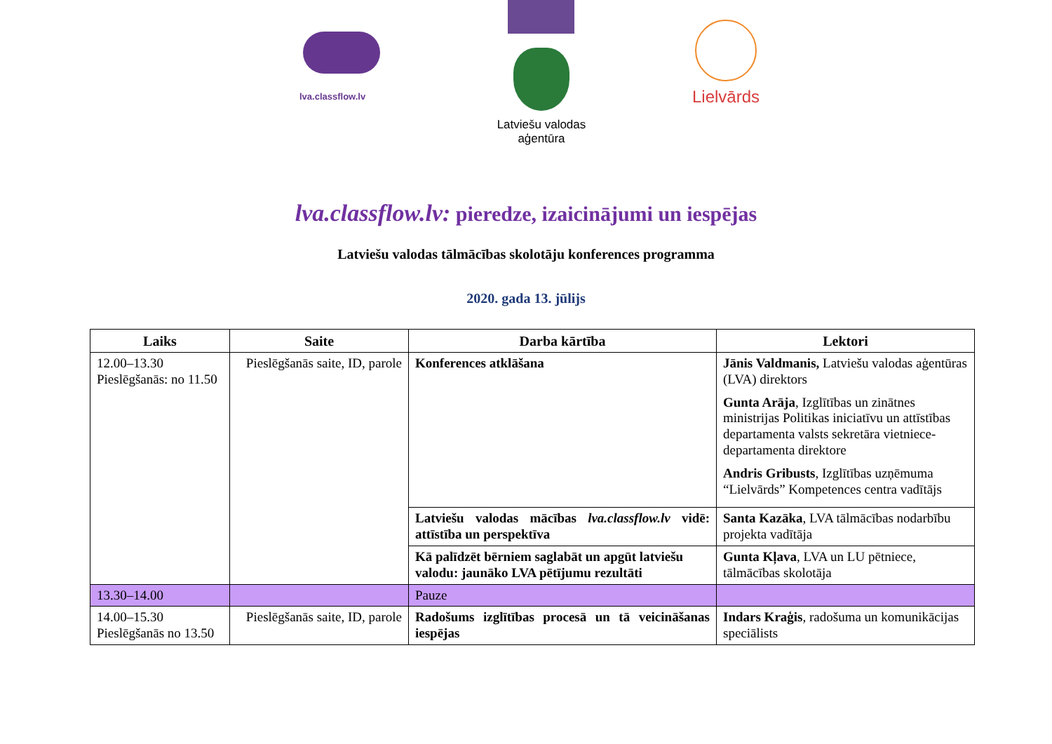lva.classflow.lv
Latviešu valodas aģentūra
Lielvārds
lva.classflow.lv: pieredze, izaicinājumi un iespējas
Latviešu valodas tālmācības skolotāju konferences programma
2020. gada 13. jūlijs
| Laiks | Saite | Darba kārtība | Lektori |
| --- | --- | --- | --- |
| 12.00–13.30 Pieslēgšanās: no 11.50 | Pieslēgšanās saite, ID, parole | Konferences atklāšana | Jānis Valdmanis, Latviešu valodas aģentūras (LVA) direktors Gunta Arāja , Izglītības un zinātnes ministrijas Politikas iniciatīvu un attīstības departamenta valsts sekretāra vietniece-departamenta direktore Andris Gribusts , Izglītības uzņēmuma “Lielvārds” Kompetences centra vadītājs |
| | | Latviešu valodas mācības lva.classflow.lv vidē: attīstība un perspektīva | Santa Kazāka , LVA tālmācības nodarbību projekta vadītāja |
| | | Kā palīdzēt bērniem saglabāt un apgūt latviešu valodu: jaunāko LVA pētījumu rezultāti | Gunta Kļava , LVA un LU pētniece, tālmācības skolotāja |
| 13.30–14.00 | | Pauze | |
| 14.00–15.30 Pieslēgšanās no 13.50 | Pieslēgšanās saite, ID, parole | Radošums izglītības procesā un tā veicināšanas iespējas | Indars Kraģis , radošuma un komunikācijas speciālists |